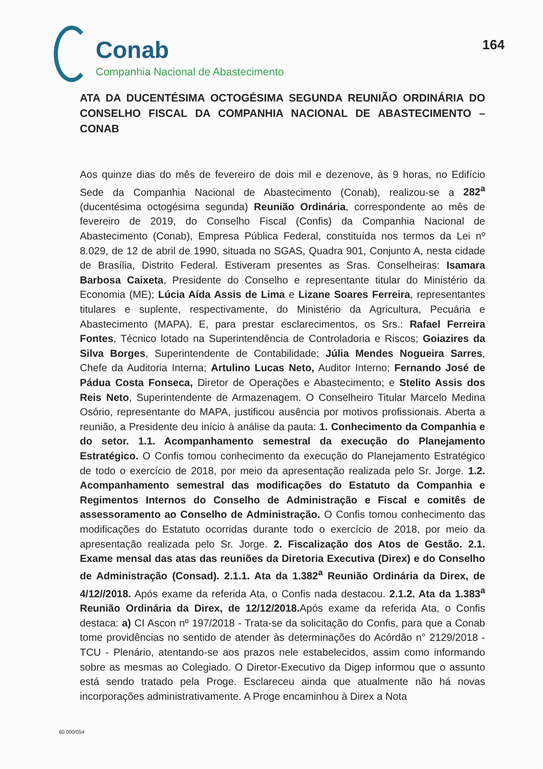Conab
Companhia Nacional de Abastecimento
164
ATA DA DUCENTÉSIMA OCTOGÉSIMA SEGUNDA REUNIÃO ORDINÁRIA DO CONSELHO FISCAL DA COMPANHIA NACIONAL DE ABASTECIMENTO – CONAB
Aos quinze dias do mês de fevereiro de dois mil e dezenove, às 9 horas, no Edifício Sede da Companhia Nacional de Abastecimento (Conab), realizou-se a 282<sup>a</sup> (ducentésima octogésima segunda) Reunião Ordinária, correspondente ao mês de fevereiro de 2019, do Conselho Fiscal (Confis) da Companhia Nacional de Abastecimento (Conab), Empresa Pública Federal, constituída nos termos da Lei nº 8.029, de 12 de abril de 1990, situada no SGAS, Quadra 901, Conjunto A, nesta cidade de Brasília, Distrito Federal. Estiveram presentes as Sras. Conselheiras: Isamara Barbosa Caixeta, Presidente do Conselho e representante titular do Ministério da Economia (ME); Lúcia Aída Assis de Lima e Lizane Soares Ferreira, representantes titulares e suplente, respectivamente, do Ministério da Agricultura, Pecuária e Abastecimento (MAPA). E, para prestar esclarecimentos, os Srs.: Rafael Ferreira Fontes, Técnico lotado na Superintendência de Controladoria e Riscos; Goiazires da Silva Borges, Superintendente de Contabilidade; Júlia Mendes Nogueira Sarres, Chefe da Auditoria Interna; Artulino Lucas Neto, Auditor Interno; Fernando José de Pádua Costa Fonseca, Diretor de Operações e Abastecimento; e Stelito Assis dos Reis Neto, Superintendente de Armazenagem. O Conselheiro Titular Marcelo Medina Osório, representante do MAPA, justificou ausência por motivos profissionais. Aberta a reunião, a Presidente deu início à análise da pauta: 1. Conhecimento da Companhia e do setor. 1.1. Acompanhamento semestral da execução do Planejamento Estratégico. O Confis tomou conhecimento da execução do Planejamento Estratégico de todo o exercício de 2018, por meio da apresentação realizada pelo Sr. Jorge. 1.2. Acompanhamento semestral das modificações do Estatuto da Companhia e Regimentos Internos do Conselho de Administração e Fiscal e comitês de assessoramento ao Conselho de Administração. O Confis tomou conhecimento das modificações do Estatuto ocorridas durante todo o exercício de 2018, por meio da apresentação realizada pelo Sr. Jorge. 2. Fiscalização dos Atos de Gestão. 2.1. Exame mensal das atas das reuniões da Diretoria Executiva (Direx) e do Conselho de Administração (Consad). 2.1.1. Ata da 1.382<sup>a</sup> Reunião Ordinária da Direx, de 4/12//2018. Após exame da referida Ata, o Confis nada destacou. 2.1.2. Ata da 1.383<sup>a</sup> Reunião Ordinária da Direx, de 12/12/2018. Após exame da referida Ata, o Confis destaca: a) CI Ascon nº 197/2018 - Trata-se da solicitação do Confis, para que a Conab tome providências no sentido de atender às determinações do Acórdão n° 2129/2018 - TCU - Plenário, atentando-se aos prazos nele estabelecidos, assim como informando sobre as mesmas ao Colegiado. O Diretor-Executivo da Digep informou que o assunto está sendo tratado pela Proge. Esclareceu ainda que atualmente não há novas incorporações administrativamente. A Proge encaminhou à Direx a Nota
60.000/054